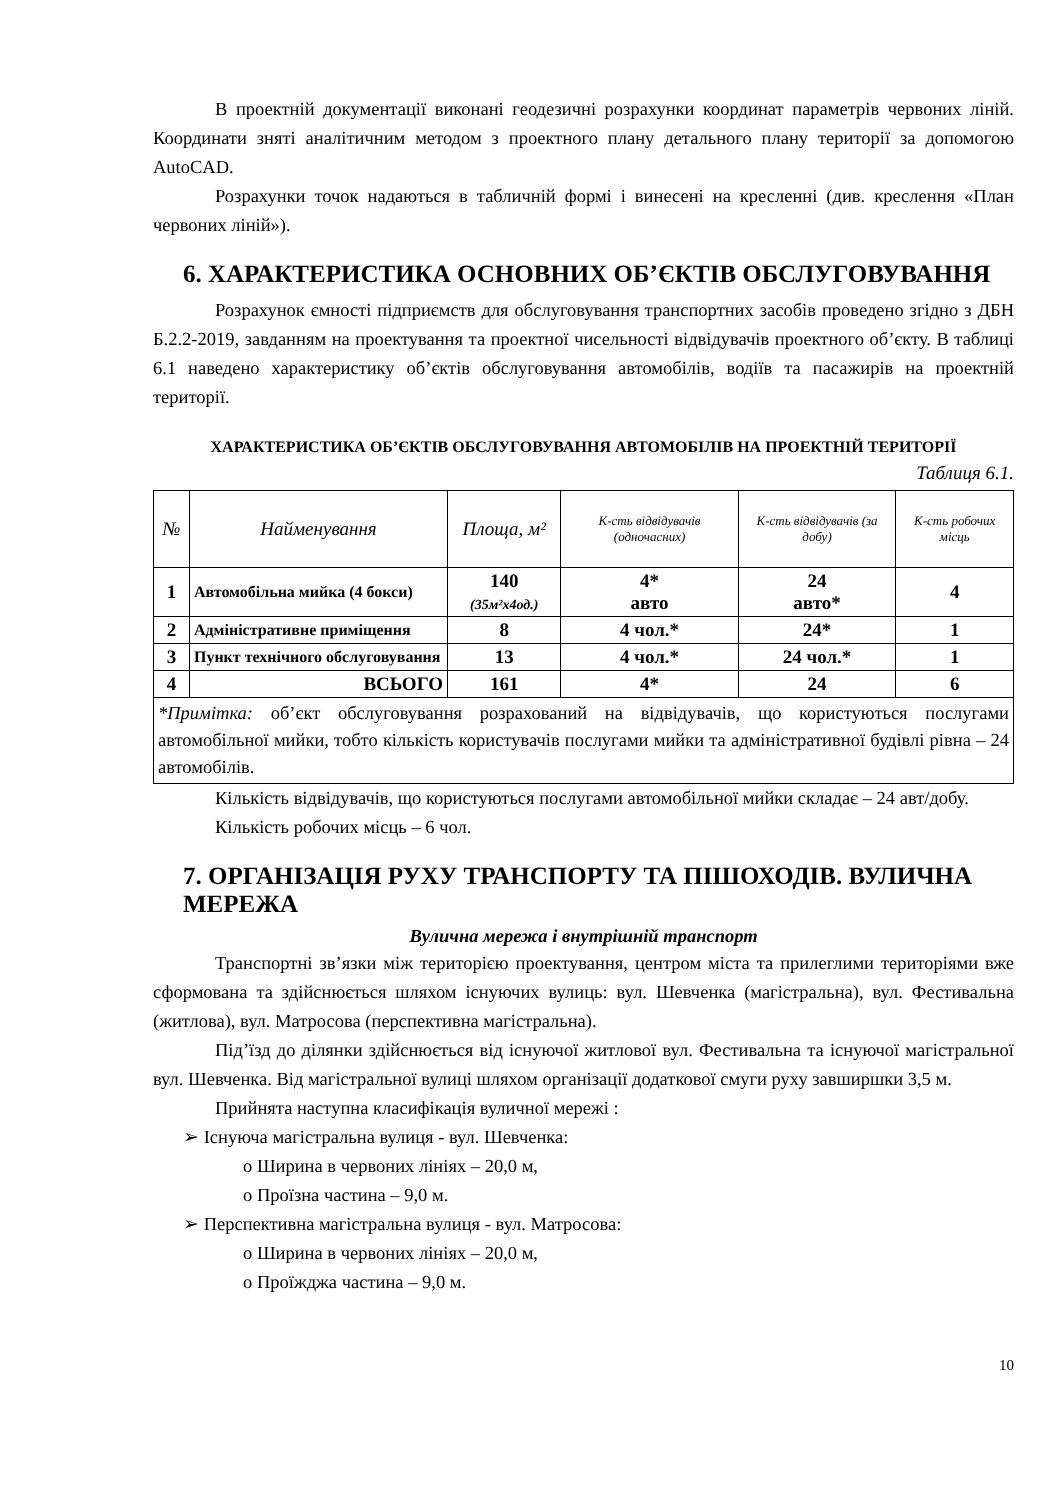В проектній документації виконані геодезичні розрахунки координат параметрів червоних ліній. Координати зняті аналітичним методом з проектного плану детального плану території за допомогою AutoCAD.
Розрахунки точок надаються в табличній формі і винесені на кресленні (див. креслення «План червоних ліній»).
6. ХАРАКТЕРИСТИКА ОСНОВНИХ ОБ’ЄКТІВ ОБСЛУГОВУВАННЯ
Розрахунок ємності підприємств для обслуговування транспортних засобів проведено згідно з ДБН Б.2.2-2019, завданням на проектування та проектної чисельності відвідувачів проектного об’єкту. В таблиці 6.1 наведено характеристику об’єктів обслуговування автомобілів, водіїв та пасажирів на проектній території.
ХАРАКТЕРИСТИКА ОБ’ЄКТІВ ОБСЛУГОВУВАННЯ АВТОМОБІЛІВ НА ПРОЕКТНІЙ ТЕРИТОРІЇ
Таблиця 6.1.
| № | Найменування | Площа, м² | К-сть відвідувачів (одночасних) | К-сть відвідувачів (за добу) | К-сть робочих місць |
| --- | --- | --- | --- | --- | --- |
| 1 | Автомобільна мийка (4 бокси) | 140 (35м²х4од.) | 4* авто | 24 авто* | 4 |
| 2 | Адміністративне приміщення | 8 | 4 чол.* | 24* | 1 |
| 3 | Пункт технічного обслуговування | 13 | 4 чол.* | 24 чол.* | 1 |
| 4 | ВСЬОГО | 161 | 4* | 24 | 6 |
| *Примітка: об’єкт обслуговування розрахований на відвідувачів, що користуються послугами автомобільної мийки, тобто кількість користувачів послугами мийки та адміністративної будівлі рівна – 24 автомобілів. | | | | | |
Кількість відвідувачів, що користуються послугами автомобільної мийки складає – 24 авт/добу.
Кількість робочих місць – 6 чол.
7. ОРГАНІЗАЦІЯ РУХУ ТРАНСПОРТУ ТА ПІШОХОДІВ. ВУЛИЧНА МЕРЕЖА
Вулична мережа і внутрішній транспорт
Транспортні зв’язки між територією проектування, центром міста та прилеглими територіями вже сформована та здійснюється шляхом існуючих вулиць: вул. Шевченка (магістральна), вул. Фестивальна (житлова), вул. Матросова (перспективна магістральна).
Під’їзд до ділянки здійснюється від існуючої житлової вул. Фестивальна та існуючої магістральної вул. Шевченка. Від магістральної вулиці шляхом організації додаткової смуги руху завширшки 3,5 м.
Прийнята наступна класифікація вуличної мережі :
➢ Існуюча магістральна вулиця - вул. Шевченка:
o Ширина в червоних лініях – 20,0 м,
o Проїзна частина – 9,0 м.
➢ Перспективна магістральна вулиця - вул. Матросова:
o Ширина в червоних лініях – 20,0 м,
o Проїжджа частина – 9,0 м.
10